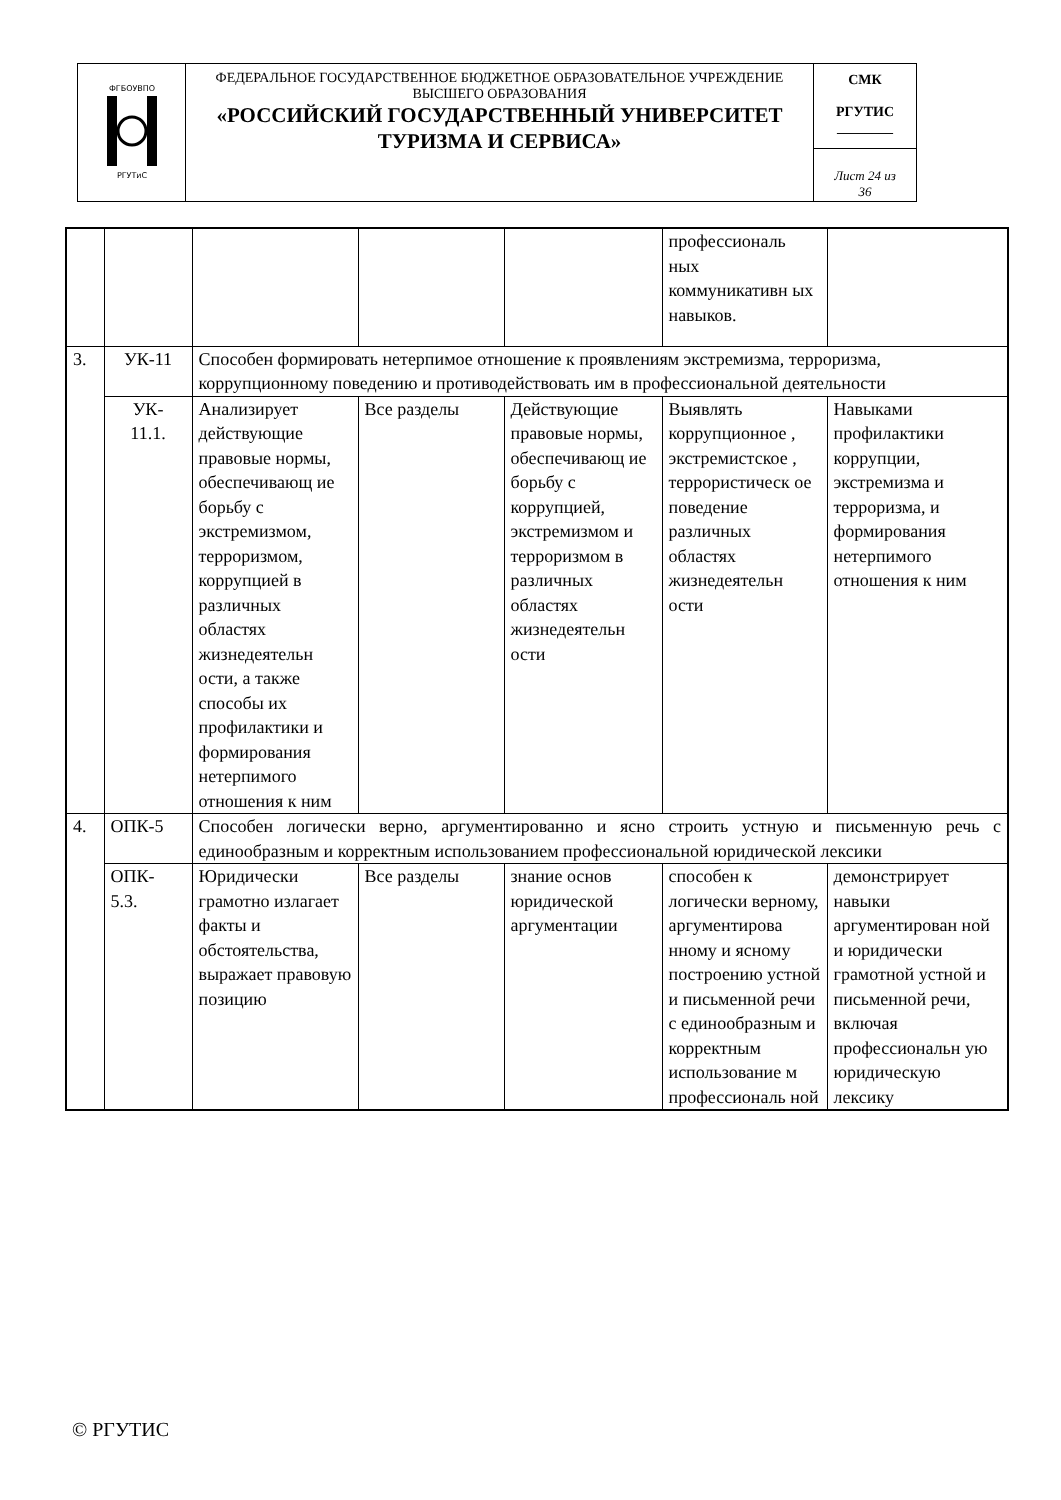| ФГБОУВПО РГУТиС | ФЕДЕРАЛЬНОЕ ГОСУДАРСТВЕННОЕ БЮДЖЕТНОЕ ОБРАЗОВАТЕЛЬНОЕ УЧРЕЖДЕНИЕ ВЫСШЕГО ОБРАЗОВАНИЯ «РОССИЙСКИЙ ГОСУДАРСТВЕННЫЙ УНИВЕРСИТЕТ ТУРИЗМА И СЕРВИСА» | СМК РГУТИС ________ |
| | | Лист 24 из 36 |
| | | | | | профессиональ ных коммуникативн ых навыков. | |
| 3. | УК-11 | Способен формировать нетерпимое отношение к проявлениям экстремизма, терроризма, коррупционному поведению и противодействовать им в профессиональной деятельности | | | | |
| | УК- 11.1. | Анализирует действующие правовые нормы, обеспечивающ ие борьбу с экстремизмом, терроризмом, коррупцией в различных областях жизнедеятельн ости, а также способы их профилактики и формирования нетерпимого отношения к ним | Все разделы | Действующие правовые нормы, обеспечивающ ие борьбу с коррупцией, экстремизмом и терроризмом в различных областях жизнедеятельн ости | Выявлять коррупционное , экстремистское , террористическ ое поведение различных областях жизнедеятельн ости | Навыками профилактики коррупции, экстремизма и терроризма, и формирования нетерпимого отношения к ним |
| 4. | ОПК-5 | Способен логически верно, аргументированно и ясно строить устную и письменную речь с единообразным и корректным использованием профессиональной юридической лексики | | | | |
| | ОПК- 5.3. | Юридически грамотно излагает факты и обстоятельства, выражает правовую позицию | Все разделы | знание основ юридической аргументации | способен к логически верному, аргументирова нному и ясному построению устной и письменной речи с единообразным и корректным использование м профессиональ ной | демонстрирует навыки аргументирован ной и юридически грамотной устной и письменной речи, включая профессиональн ую юридическую лексику |
© РГУТИС